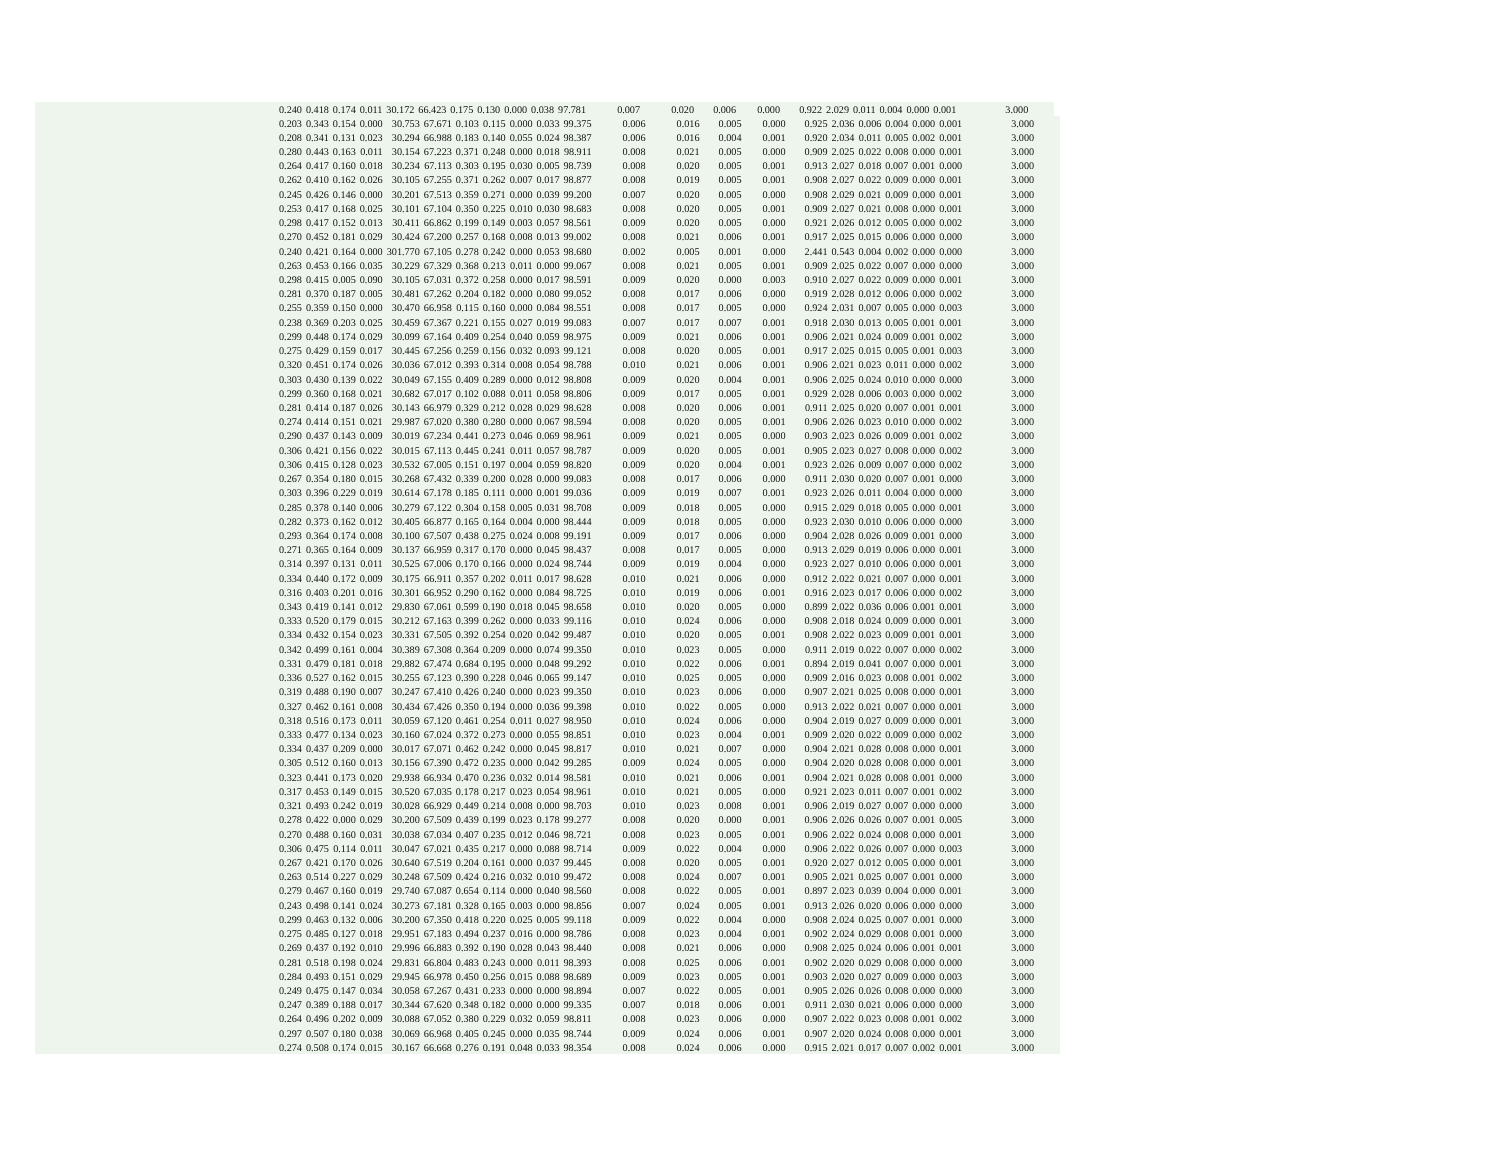| | | | 0.240 | 0.418 | 0.174 | 0.011 | 30.172 | 66.423 | 0.175 | 0.130 | 0.000 | 0.038 | 97.781 | 0.007 | 0.020 | 0.006 | 0.000 | 0.922 | 2.029 | 0.011 | 0.004 | 0.000 | 0.001 | 3.000 | |
| | | | 0.203 | 0.343 | 0.154 | 0.000 | 30.753 | 67.671 | 0.103 | 0.115 | 0.000 | 0.033 | 99.375 | 0.006 | 0.016 | 0.005 | 0.000 | 0.925 | 2.036 | 0.006 | 0.004 | 0.000 | 0.001 | 3.000 | |
| | | | 0.208 | 0.341 | 0.131 | 0.023 | 30.294 | 66.988 | 0.183 | 0.140 | 0.055 | 0.024 | 98.387 | 0.006 | 0.016 | 0.004 | 0.001 | 0.920 | 2.034 | 0.011 | 0.005 | 0.002 | 0.001 | 3.000 | |
| | | | 0.280 | 0.443 | 0.163 | 0.011 | 30.154 | 67.223 | 0.371 | 0.248 | 0.000 | 0.018 | 98.911 | 0.008 | 0.021 | 0.005 | 0.000 | 0.909 | 2.025 | 0.022 | 0.008 | 0.000 | 0.001 | 3.000 | |
| | | | 0.264 | 0.417 | 0.160 | 0.018 | 30.234 | 67.113 | 0.303 | 0.195 | 0.030 | 0.005 | 98.739 | 0.008 | 0.020 | 0.005 | 0.001 | 0.913 | 2.027 | 0.018 | 0.007 | 0.001 | 0.000 | 3.000 | |
| | | | 0.262 | 0.410 | 0.162 | 0.026 | 30.105 | 67.255 | 0.371 | 0.262 | 0.007 | 0.017 | 98.877 | 0.008 | 0.019 | 0.005 | 0.001 | 0.908 | 2.027 | 0.022 | 0.009 | 0.000 | 0.001 | 3.000 | |
| | | | 0.245 | 0.426 | 0.146 | 0.000 | 30.201 | 67.513 | 0.359 | 0.271 | 0.000 | 0.039 | 99.200 | 0.007 | 0.020 | 0.005 | 0.000 | 0.908 | 2.029 | 0.021 | 0.009 | 0.000 | 0.001 | 3.000 | |
| | | | 0.253 | 0.417 | 0.168 | 0.025 | 30.101 | 67.104 | 0.350 | 0.225 | 0.010 | 0.030 | 98.683 | 0.008 | 0.020 | 0.005 | 0.001 | 0.909 | 2.027 | 0.021 | 0.008 | 0.000 | 0.001 | 3.000 | |
| | | | 0.298 | 0.417 | 0.152 | 0.013 | 30.411 | 66.862 | 0.199 | 0.149 | 0.003 | 0.057 | 98.561 | 0.009 | 0.020 | 0.005 | 0.000 | 0.921 | 2.026 | 0.012 | 0.005 | 0.000 | 0.002 | 3.000 | |
| | | | 0.270 | 0.452 | 0.181 | 0.029 | 30.424 | 67.200 | 0.257 | 0.168 | 0.008 | 0.013 | 99.002 | 0.008 | 0.021 | 0.006 | 0.001 | 0.917 | 2.025 | 0.015 | 0.006 | 0.000 | 0.000 | 3.000 | |
| | | | 0.240 | 0.421 | 0.164 | 0.000 | 301.770 | 67.105 | 0.278 | 0.242 | 0.000 | 0.053 | 98.680 | 0.002 | 0.005 | 0.001 | 0.000 | 2.441 | 0.543 | 0.004 | 0.002 | 0.000 | 0.000 | 3.000 | |
| | | | 0.263 | 0.453 | 0.166 | 0.035 | 30.229 | 67.329 | 0.368 | 0.213 | 0.011 | 0.000 | 99.067 | 0.008 | 0.021 | 0.005 | 0.001 | 0.909 | 2.025 | 0.022 | 0.007 | 0.000 | 0.000 | 3.000 | |
| | | | 0.298 | 0.415 | 0.005 | 0.090 | 30.105 | 67.031 | 0.372 | 0.258 | 0.000 | 0.017 | 98.591 | 0.009 | 0.020 | 0.000 | 0.003 | 0.910 | 2.027 | 0.022 | 0.009 | 0.000 | 0.001 | 3.000 | |
| | | | 0.281 | 0.370 | 0.187 | 0.005 | 30.481 | 67.262 | 0.204 | 0.182 | 0.000 | 0.080 | 99.052 | 0.008 | 0.017 | 0.006 | 0.000 | 0.919 | 2.028 | 0.012 | 0.006 | 0.000 | 0.002 | 3.000 | |
| | | | 0.255 | 0.359 | 0.150 | 0.000 | 30.470 | 66.958 | 0.115 | 0.160 | 0.000 | 0.084 | 98.551 | 0.008 | 0.017 | 0.005 | 0.000 | 0.924 | 2.031 | 0.007 | 0.005 | 0.000 | 0.003 | 3.000 | |
| | | | 0.238 | 0.369 | 0.203 | 0.025 | 30.459 | 67.367 | 0.221 | 0.155 | 0.027 | 0.019 | 99.083 | 0.007 | 0.017 | 0.007 | 0.001 | 0.918 | 2.030 | 0.013 | 0.005 | 0.001 | 0.001 | 3.000 | |
| | | | 0.299 | 0.448 | 0.174 | 0.029 | 30.099 | 67.164 | 0.409 | 0.254 | 0.040 | 0.059 | 98.975 | 0.009 | 0.021 | 0.006 | 0.001 | 0.906 | 2.021 | 0.024 | 0.009 | 0.001 | 0.002 | 3.000 | |
| | | | 0.275 | 0.429 | 0.159 | 0.017 | 30.445 | 67.256 | 0.259 | 0.156 | 0.032 | 0.093 | 99.121 | 0.008 | 0.020 | 0.005 | 0.001 | 0.917 | 2.025 | 0.015 | 0.005 | 0.001 | 0.003 | 3.000 | |
| | | | 0.320 | 0.451 | 0.174 | 0.026 | 30.036 | 67.012 | 0.393 | 0.314 | 0.008 | 0.054 | 98.788 | 0.010 | 0.021 | 0.006 | 0.001 | 0.906 | 2.021 | 0.023 | 0.011 | 0.000 | 0.002 | 3.000 | |
| | | | 0.303 | 0.430 | 0.139 | 0.022 | 30.049 | 67.155 | 0.409 | 0.289 | 0.000 | 0.012 | 98.808 | 0.009 | 0.020 | 0.004 | 0.001 | 0.906 | 2.025 | 0.024 | 0.010 | 0.000 | 0.000 | 3.000 | |
| | | | 0.299 | 0.360 | 0.168 | 0.021 | 30.682 | 67.017 | 0.102 | 0.088 | 0.011 | 0.058 | 98.806 | 0.009 | 0.017 | 0.005 | 0.001 | 0.929 | 2.028 | 0.006 | 0.003 | 0.000 | 0.002 | 3.000 | |
| | | | 0.281 | 0.414 | 0.187 | 0.026 | 30.143 | 66.979 | 0.329 | 0.212 | 0.028 | 0.029 | 98.628 | 0.008 | 0.020 | 0.006 | 0.001 | 0.911 | 2.025 | 0.020 | 0.007 | 0.001 | 0.001 | 3.000 | |
| | | | 0.274 | 0.414 | 0.151 | 0.021 | 29.987 | 67.020 | 0.380 | 0.280 | 0.000 | 0.067 | 98.594 | 0.008 | 0.020 | 0.005 | 0.001 | 0.906 | 2.026 | 0.023 | 0.010 | 0.000 | 0.002 | 3.000 | |
| | | | 0.290 | 0.437 | 0.143 | 0.009 | 30.019 | 67.234 | 0.441 | 0.273 | 0.046 | 0.069 | 98.961 | 0.009 | 0.021 | 0.005 | 0.000 | 0.903 | 2.023 | 0.026 | 0.009 | 0.001 | 0.002 | 3.000 | |
| | | | 0.306 | 0.421 | 0.156 | 0.022 | 30.015 | 67.113 | 0.445 | 0.241 | 0.011 | 0.057 | 98.787 | 0.009 | 0.020 | 0.005 | 0.001 | 0.905 | 2.023 | 0.027 | 0.008 | 0.000 | 0.002 | 3.000 | |
| | | | 0.306 | 0.415 | 0.128 | 0.023 | 30.532 | 67.005 | 0.151 | 0.197 | 0.004 | 0.059 | 98.820 | 0.009 | 0.020 | 0.004 | 0.001 | 0.923 | 2.026 | 0.009 | 0.007 | 0.000 | 0.002 | 3.000 | |
| | | | 0.267 | 0.354 | 0.180 | 0.015 | 30.268 | 67.432 | 0.339 | 0.200 | 0.028 | 0.000 | 99.083 | 0.008 | 0.017 | 0.006 | 0.000 | 0.911 | 2.030 | 0.020 | 0.007 | 0.001 | 0.000 | 3.000 | |
| | | | 0.303 | 0.396 | 0.229 | 0.019 | 30.614 | 67.178 | 0.185 | 0.111 | 0.000 | 0.001 | 99.036 | 0.009 | 0.019 | 0.007 | 0.001 | 0.923 | 2.026 | 0.011 | 0.004 | 0.000 | 0.000 | 3.000 | |
| | | | 0.285 | 0.378 | 0.140 | 0.006 | 30.279 | 67.122 | 0.304 | 0.158 | 0.005 | 0.031 | 98.708 | 0.009 | 0.018 | 0.005 | 0.000 | 0.915 | 2.029 | 0.018 | 0.005 | 0.000 | 0.001 | 3.000 | |
| | | | 0.282 | 0.373 | 0.162 | 0.012 | 30.405 | 66.877 | 0.165 | 0.164 | 0.004 | 0.000 | 98.444 | 0.009 | 0.018 | 0.005 | 0.000 | 0.923 | 2.030 | 0.010 | 0.006 | 0.000 | 0.000 | 3.000 | |
| | | | 0.293 | 0.364 | 0.174 | 0.008 | 30.100 | 67.507 | 0.438 | 0.275 | 0.024 | 0.008 | 99.191 | 0.009 | 0.017 | 0.006 | 0.000 | 0.904 | 2.028 | 0.026 | 0.009 | 0.001 | 0.000 | 3.000 | |
| | | | 0.271 | 0.365 | 0.164 | 0.009 | 30.137 | 66.959 | 0.317 | 0.170 | 0.000 | 0.045 | 98.437 | 0.008 | 0.017 | 0.005 | 0.000 | 0.913 | 2.029 | 0.019 | 0.006 | 0.000 | 0.001 | 3.000 | |
| | | | 0.314 | 0.397 | 0.131 | 0.011 | 30.525 | 67.006 | 0.170 | 0.166 | 0.000 | 0.024 | 98.744 | 0.009 | 0.019 | 0.004 | 0.000 | 0.923 | 2.027 | 0.010 | 0.006 | 0.000 | 0.001 | 3.000 | |
| | | | 0.334 | 0.440 | 0.172 | 0.009 | 30.175 | 66.911 | 0.357 | 0.202 | 0.011 | 0.017 | 98.628 | 0.010 | 0.021 | 0.006 | 0.000 | 0.912 | 2.022 | 0.021 | 0.007 | 0.000 | 0.001 | 3.000 | |
| | | | 0.316 | 0.403 | 0.201 | 0.016 | 30.301 | 66.952 | 0.290 | 0.162 | 0.000 | 0.084 | 98.725 | 0.010 | 0.019 | 0.006 | 0.001 | 0.916 | 2.023 | 0.017 | 0.006 | 0.000 | 0.002 | 3.000 | |
| | | | 0.343 | 0.419 | 0.141 | 0.012 | 29.830 | 67.061 | 0.599 | 0.190 | 0.018 | 0.045 | 98.658 | 0.010 | 0.020 | 0.005 | 0.000 | 0.899 | 2.022 | 0.036 | 0.006 | 0.001 | 0.001 | 3.000 | |
| | | | 0.333 | 0.520 | 0.179 | 0.015 | 30.212 | 67.163 | 0.399 | 0.262 | 0.000 | 0.033 | 99.116 | 0.010 | 0.024 | 0.006 | 0.000 | 0.908 | 2.018 | 0.024 | 0.009 | 0.000 | 0.001 | 3.000 | |
| | | | 0.334 | 0.432 | 0.154 | 0.023 | 30.331 | 67.505 | 0.392 | 0.254 | 0.020 | 0.042 | 99.487 | 0.010 | 0.020 | 0.005 | 0.001 | 0.908 | 2.022 | 0.023 | 0.009 | 0.001 | 0.001 | 3.000 | |
| | | | 0.342 | 0.499 | 0.161 | 0.004 | 30.389 | 67.308 | 0.364 | 0.209 | 0.000 | 0.074 | 99.350 | 0.010 | 0.023 | 0.005 | 0.000 | 0.911 | 2.019 | 0.022 | 0.007 | 0.000 | 0.002 | 3.000 | |
| | | | 0.331 | 0.479 | 0.181 | 0.018 | 29.882 | 67.474 | 0.684 | 0.195 | 0.000 | 0.048 | 99.292 | 0.010 | 0.022 | 0.006 | 0.001 | 0.894 | 2.019 | 0.041 | 0.007 | 0.000 | 0.001 | 3.000 | |
| | | | 0.336 | 0.527 | 0.162 | 0.015 | 30.255 | 67.123 | 0.390 | 0.228 | 0.046 | 0.065 | 99.147 | 0.010 | 0.025 | 0.005 | 0.000 | 0.909 | 2.016 | 0.023 | 0.008 | 0.001 | 0.002 | 3.000 | |
| | | | 0.319 | 0.488 | 0.190 | 0.007 | 30.247 | 67.410 | 0.426 | 0.240 | 0.000 | 0.023 | 99.350 | 0.010 | 0.023 | 0.006 | 0.000 | 0.907 | 2.021 | 0.025 | 0.008 | 0.000 | 0.001 | 3.000 | |
| | | | 0.327 | 0.462 | 0.161 | 0.008 | 30.434 | 67.426 | 0.350 | 0.194 | 0.000 | 0.036 | 99.398 | 0.010 | 0.022 | 0.005 | 0.000 | 0.913 | 2.022 | 0.021 | 0.007 | 0.000 | 0.001 | 3.000 | |
| | | | 0.318 | 0.516 | 0.173 | 0.011 | 30.059 | 67.120 | 0.461 | 0.254 | 0.011 | 0.027 | 98.950 | 0.010 | 0.024 | 0.006 | 0.000 | 0.904 | 2.019 | 0.027 | 0.009 | 0.000 | 0.001 | 3.000 | |
| | | | 0.333 | 0.477 | 0.134 | 0.023 | 30.160 | 67.024 | 0.372 | 0.273 | 0.000 | 0.055 | 98.851 | 0.010 | 0.023 | 0.004 | 0.001 | 0.909 | 2.020 | 0.022 | 0.009 | 0.000 | 0.002 | 3.000 | |
| | | | 0.334 | 0.437 | 0.209 | 0.000 | 30.017 | 67.071 | 0.462 | 0.242 | 0.000 | 0.045 | 98.817 | 0.010 | 0.021 | 0.007 | 0.000 | 0.904 | 2.021 | 0.028 | 0.008 | 0.000 | 0.001 | 3.000 | |
| | | | 0.305 | 0.512 | 0.160 | 0.013 | 30.156 | 67.390 | 0.472 | 0.235 | 0.000 | 0.042 | 99.285 | 0.009 | 0.024 | 0.005 | 0.000 | 0.904 | 2.020 | 0.028 | 0.008 | 0.000 | 0.001 | 3.000 | |
| | | | 0.323 | 0.441 | 0.173 | 0.020 | 29.938 | 66.934 | 0.470 | 0.236 | 0.032 | 0.014 | 98.581 | 0.010 | 0.021 | 0.006 | 0.001 | 0.904 | 2.021 | 0.028 | 0.008 | 0.001 | 0.000 | 3.000 | |
| | | | 0.317 | 0.453 | 0.149 | 0.015 | 30.520 | 67.035 | 0.178 | 0.217 | 0.023 | 0.054 | 98.961 | 0.010 | 0.021 | 0.005 | 0.000 | 0.921 | 2.023 | 0.011 | 0.007 | 0.001 | 0.002 | 3.000 | |
| | | | 0.321 | 0.493 | 0.242 | 0.019 | 30.028 | 66.929 | 0.449 | 0.214 | 0.008 | 0.000 | 98.703 | 0.010 | 0.023 | 0.008 | 0.001 | 0.906 | 2.019 | 0.027 | 0.007 | 0.000 | 0.000 | 3.000 | |
| | | | 0.278 | 0.422 | 0.000 | 0.029 | 30.200 | 67.509 | 0.439 | 0.199 | 0.023 | 0.178 | 99.277 | 0.008 | 0.020 | 0.000 | 0.001 | 0.906 | 2.026 | 0.026 | 0.007 | 0.001 | 0.005 | 3.000 | |
| | | | 0.270 | 0.488 | 0.160 | 0.031 | 30.038 | 67.034 | 0.407 | 0.235 | 0.012 | 0.046 | 98.721 | 0.008 | 0.023 | 0.005 | 0.001 | 0.906 | 2.022 | 0.024 | 0.008 | 0.000 | 0.001 | 3.000 | |
| | | | 0.306 | 0.475 | 0.114 | 0.011 | 30.047 | 67.021 | 0.435 | 0.217 | 0.000 | 0.088 | 98.714 | 0.009 | 0.022 | 0.004 | 0.000 | 0.906 | 2.022 | 0.026 | 0.007 | 0.000 | 0.003 | 3.000 | |
| | | | 0.267 | 0.421 | 0.170 | 0.026 | 30.640 | 67.519 | 0.204 | 0.161 | 0.000 | 0.037 | 99.445 | 0.008 | 0.020 | 0.005 | 0.001 | 0.920 | 2.027 | 0.012 | 0.005 | 0.000 | 0.001 | 3.000 | |
| | | | 0.263 | 0.514 | 0.227 | 0.029 | 30.248 | 67.509 | 0.424 | 0.216 | 0.032 | 0.010 | 99.472 | 0.008 | 0.024 | 0.007 | 0.001 | 0.905 | 2.021 | 0.025 | 0.007 | 0.001 | 0.000 | 3.000 | |
| | | | 0.279 | 0.467 | 0.160 | 0.019 | 29.740 | 67.087 | 0.654 | 0.114 | 0.000 | 0.040 | 98.560 | 0.008 | 0.022 | 0.005 | 0.001 | 0.897 | 2.023 | 0.039 | 0.004 | 0.000 | 0.001 | 3.000 | |
| | | | 0.243 | 0.498 | 0.141 | 0.024 | 30.273 | 67.181 | 0.328 | 0.165 | 0.003 | 0.000 | 98.856 | 0.007 | 0.024 | 0.005 | 0.001 | 0.913 | 2.026 | 0.020 | 0.006 | 0.000 | 0.000 | 3.000 | |
| | | | 0.299 | 0.463 | 0.132 | 0.006 | 30.200 | 67.350 | 0.418 | 0.220 | 0.025 | 0.005 | 99.118 | 0.009 | 0.022 | 0.004 | 0.000 | 0.908 | 2.024 | 0.025 | 0.007 | 0.001 | 0.000 | 3.000 | |
| | | | 0.275 | 0.485 | 0.127 | 0.018 | 29.951 | 67.183 | 0.494 | 0.237 | 0.016 | 0.000 | 98.786 | 0.008 | 0.023 | 0.004 | 0.001 | 0.902 | 2.024 | 0.029 | 0.008 | 0.001 | 0.000 | 3.000 | |
| | | | 0.269 | 0.437 | 0.192 | 0.010 | 29.996 | 66.883 | 0.392 | 0.190 | 0.028 | 0.043 | 98.440 | 0.008 | 0.021 | 0.006 | 0.000 | 0.908 | 2.025 | 0.024 | 0.006 | 0.001 | 0.001 | 3.000 | |
| | | | 0.281 | 0.518 | 0.198 | 0.024 | 29.831 | 66.804 | 0.483 | 0.243 | 0.000 | 0.011 | 98.393 | 0.008 | 0.025 | 0.006 | 0.001 | 0.902 | 2.020 | 0.029 | 0.008 | 0.000 | 0.000 | 3.000 | |
| | | | 0.284 | 0.493 | 0.151 | 0.029 | 29.945 | 66.978 | 0.450 | 0.256 | 0.015 | 0.088 | 98.689 | 0.009 | 0.023 | 0.005 | 0.001 | 0.903 | 2.020 | 0.027 | 0.009 | 0.000 | 0.003 | 3.000 | |
| | | | 0.249 | 0.475 | 0.147 | 0.034 | 30.058 | 67.267 | 0.431 | 0.233 | 0.000 | 0.000 | 98.894 | 0.007 | 0.022 | 0.005 | 0.001 | 0.905 | 2.026 | 0.026 | 0.008 | 0.000 | 0.000 | 3.000 | |
| | | | 0.247 | 0.389 | 0.188 | 0.017 | 30.344 | 67.620 | 0.348 | 0.182 | 0.000 | 0.000 | 99.335 | 0.007 | 0.018 | 0.006 | 0.001 | 0.911 | 2.030 | 0.021 | 0.006 | 0.000 | 0.000 | 3.000 | |
| | | | 0.264 | 0.496 | 0.202 | 0.009 | 30.088 | 67.052 | 0.380 | 0.229 | 0.032 | 0.059 | 98.811 | 0.008 | 0.023 | 0.006 | 0.000 | 0.907 | 2.022 | 0.023 | 0.008 | 0.001 | 0.002 | 3.000 | |
| | | | 0.297 | 0.507 | 0.180 | 0.038 | 30.069 | 66.968 | 0.405 | 0.245 | 0.000 | 0.035 | 98.744 | 0.009 | 0.024 | 0.006 | 0.001 | 0.907 | 2.020 | 0.024 | 0.008 | 0.000 | 0.001 | 3.000 | |
| | | | 0.274 | 0.508 | 0.174 | 0.015 | 30.167 | 66.668 | 0.276 | 0.191 | 0.048 | 0.033 | 98.354 | 0.008 | 0.024 | 0.006 | 0.000 | 0.915 | 2.021 | 0.017 | 0.007 | 0.002 | 0.001 | 3.000 | |